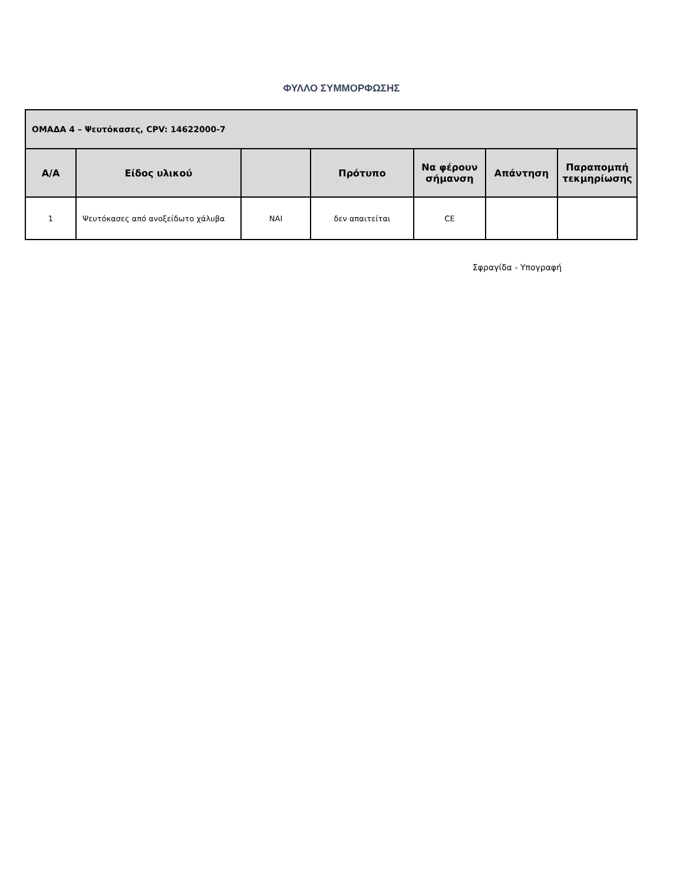ΦΥΛΛΟ ΣΥΜΜΟΡΦΩΣΗΣ
| ΟΜΑΔΑ 4 – Ψευτόκασες, CPV: 14622000-7 | | | | | | |
| --- | --- | --- | --- | --- | --- | --- |
| Α/Α | Είδος υλικού | | Πρότυπο | Να φέρουν σήμανση | Απάντηση | Παραπομπή τεκμηρίωσης |
| 1 | Ψευτόκασες από ανοξείδωτο χάλυβα | ΝΑΙ | δεν απαιτείται | CE | | |
Σφραγίδα - Υπογραφή